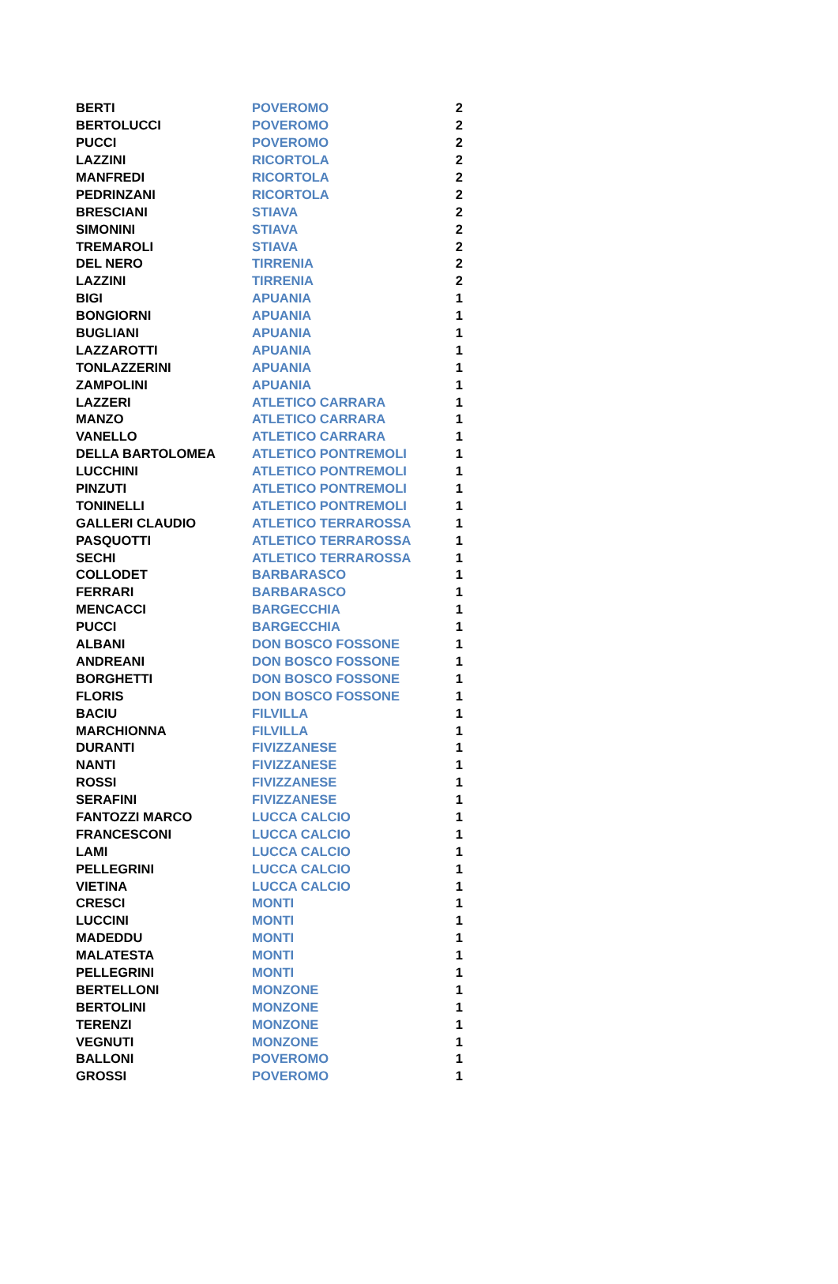| BERTI | POVEROMO | 2 |
| BERTOLUCCI | POVEROMO | 2 |
| PUCCI | POVEROMO | 2 |
| LAZZINI | RICORTOLA | 2 |
| MANFREDI | RICORTOLA | 2 |
| PEDRINZANI | RICORTOLA | 2 |
| BRESCIANI | STIAVA | 2 |
| SIMONINI | STIAVA | 2 |
| TREMAROLI | STIAVA | 2 |
| DEL NERO | TIRRENIA | 2 |
| LAZZINI | TIRRENIA | 2 |
| BIGI | APUANIA | 1 |
| BONGIORNI | APUANIA | 1 |
| BUGLIANI | APUANIA | 1 |
| LAZZAROTTI | APUANIA | 1 |
| TONLAZZERINI | APUANIA | 1 |
| ZAMPOLINI | APUANIA | 1 |
| LAZZERI | ATLETICO CARRARA | 1 |
| MANZO | ATLETICO CARRARA | 1 |
| VANELLO | ATLETICO CARRARA | 1 |
| DELLA BARTOLOMEA | ATLETICO PONTREMOLI | 1 |
| LUCCHINI | ATLETICO PONTREMOLI | 1 |
| PINZUTI | ATLETICO PONTREMOLI | 1 |
| TONINELLI | ATLETICO PONTREMOLI | 1 |
| GALLERI CLAUDIO | ATLETICO TERRAROSSA | 1 |
| PASQUOTTI | ATLETICO TERRAROSSA | 1 |
| SECHI | ATLETICO TERRAROSSA | 1 |
| COLLODET | BARBARASCO | 1 |
| FERRARI | BARBARASCO | 1 |
| MENCACCI | BARGECCHIA | 1 |
| PUCCI | BARGECCHIA | 1 |
| ALBANI | DON BOSCO FOSSONE | 1 |
| ANDREANI | DON BOSCO FOSSONE | 1 |
| BORGHETTI | DON BOSCO FOSSONE | 1 |
| FLORIS | DON BOSCO FOSSONE | 1 |
| BACIU | FILVILLA | 1 |
| MARCHIONNA | FILVILLA | 1 |
| DURANTI | FIVIZZANESE | 1 |
| NANTI | FIVIZZANESE | 1 |
| ROSSI | FIVIZZANESE | 1 |
| SERAFINI | FIVIZZANESE | 1 |
| FANTOZZI MARCO | LUCCA CALCIO | 1 |
| FRANCESCONI | LUCCA CALCIO | 1 |
| LAMI | LUCCA CALCIO | 1 |
| PELLEGRINI | LUCCA CALCIO | 1 |
| VIETINA | LUCCA CALCIO | 1 |
| CRESCI | MONTI | 1 |
| LUCCINI | MONTI | 1 |
| MADEDDU | MONTI | 1 |
| MALATESTA | MONTI | 1 |
| PELLEGRINI | MONTI | 1 |
| BERTELLONI | MONZONE | 1 |
| BERTOLINI | MONZONE | 1 |
| TERENZI | MONZONE | 1 |
| VEGNUTI | MONZONE | 1 |
| BALLONI | POVEROMO | 1 |
| GROSSI | POVEROMO | 1 |